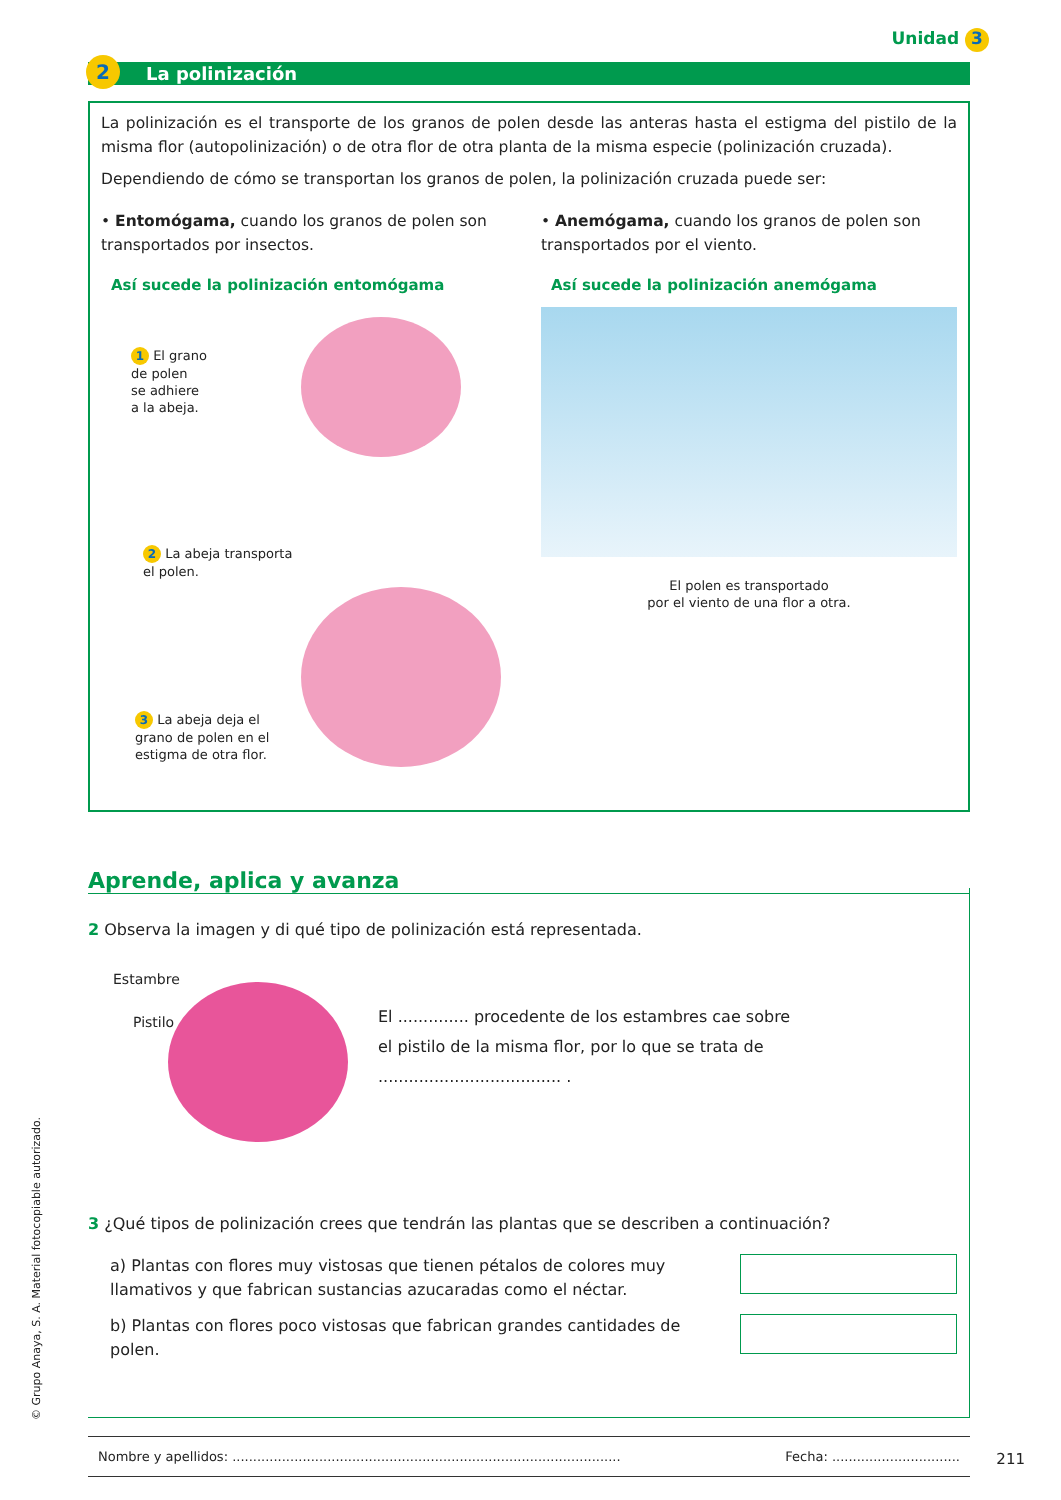Unidad 3
La polinización
2
La polinización es el transporte de los granos de polen desde las anteras hasta el estigma del pistilo de la misma flor (autopolinización) o de otra flor de otra planta de la misma especie (polinización cruzada).
Dependiendo de cómo se transportan los granos de polen, la polinización cruzada puede ser:
• Entomógama, cuando los granos de polen son transportados por insectos.
Así sucede la polinización entomógama
1 El grano
de polen
se adhiere
a la abeja.
2 La abeja transporta
el polen.
3 La abeja deja el
grano de polen en el
estigma de otra flor.
• Anemógama, cuando los granos de polen son transportados por el viento.
Así sucede la polinización anemógama
El polen es transportado
por el viento de una flor a otra.
Aprende, aplica y avanza
2 Observa la imagen y di qué tipo de polinización está representada.
Estambre
Pistilo
El .............. procedente de los estambres cae sobre el pistilo de la misma flor, por lo que se trata de .................................... .
3 ¿Qué tipos de polinización crees que tendrán las plantas que se describen a continuación?
a) Plantas con flores muy vistosas que tienen pétalos de colores muy llamativos y que fabrican sustancias azucaradas como el néctar.
b) Plantas con flores poco vistosas que fabrican grandes cantidades de polen.
Nombre y apellidos: .............................................................................................. Fecha: ...............................
211
© Grupo Anaya, S. A. Material fotocopiable autorizado.